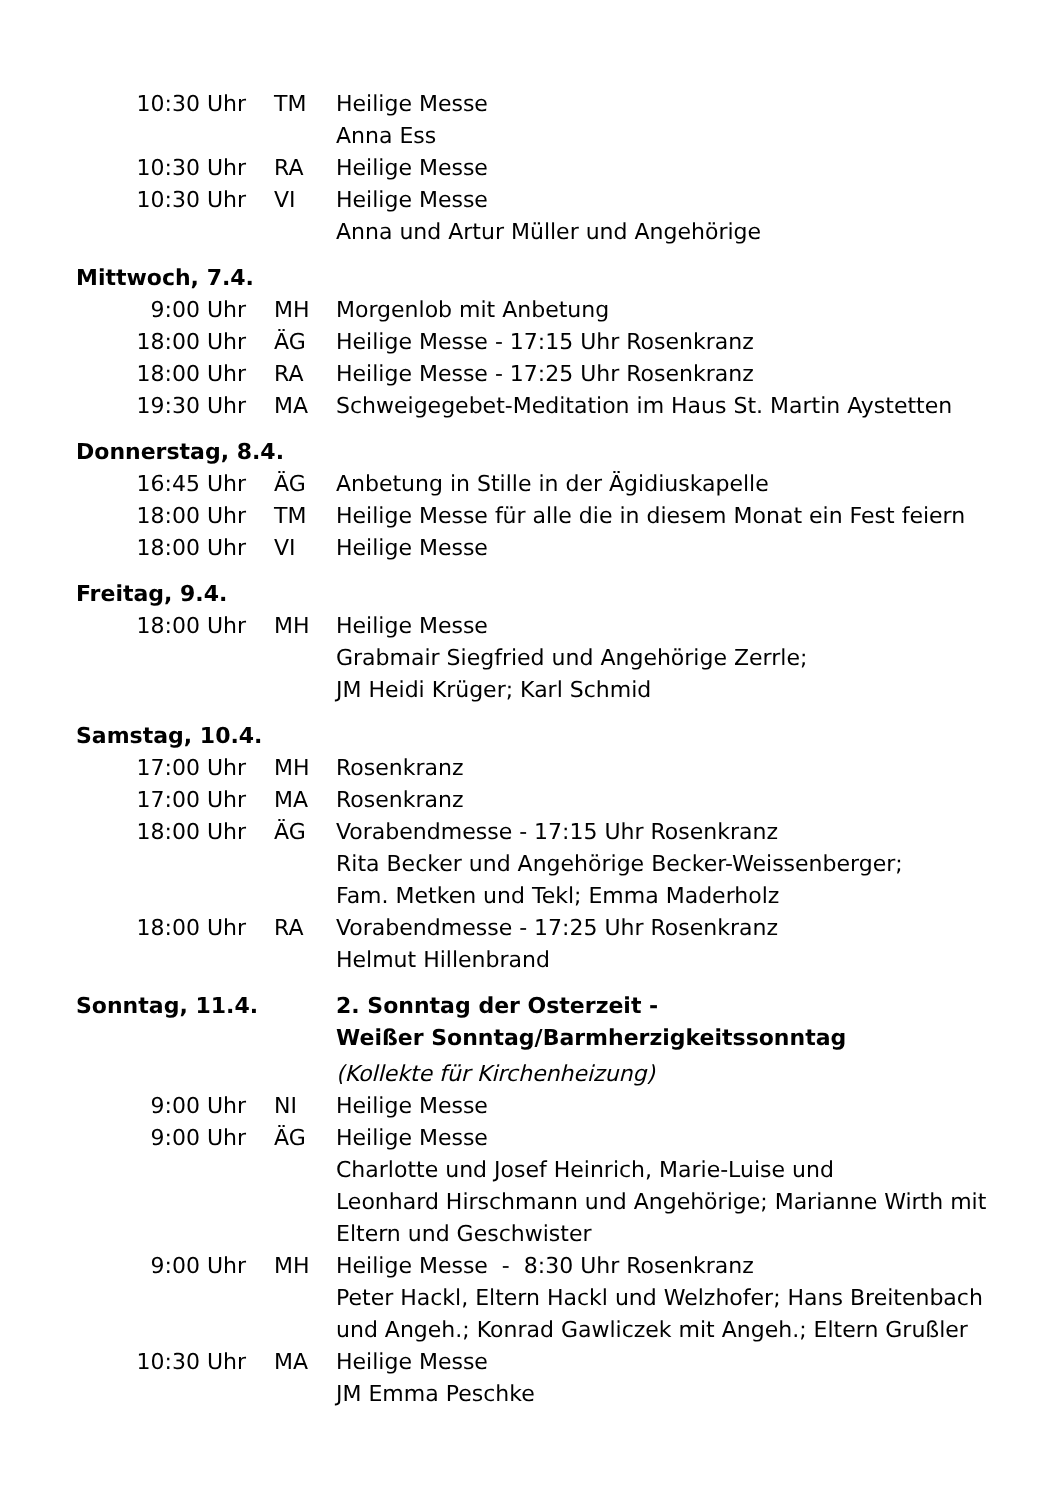| 10:30 Uhr | TM | Heilige Messe |
| | | Anna Ess |
| 10:30 Uhr | RA | Heilige Messe |
| 10:30 Uhr | VI | Heilige Messe |
| | | Anna und Artur Müller und Angehörige |
| Mittwoch, 7.4. | | |
| 9:00 Uhr | MH | Morgenlob mit Anbetung |
| 18:00 Uhr | ÄG | Heilige Messe - 17:15 Uhr Rosenkranz |
| 18:00 Uhr | RA | Heilige Messe - 17:25 Uhr Rosenkranz |
| 19:30 Uhr | MA | Schweigegebet-Meditation im Haus St. Martin Aystetten |
| Donnerstag, 8.4. | | |
| 16:45 Uhr | ÄG | Anbetung in Stille in der Ägidiuskapelle |
| 18:00 Uhr | TM | Heilige Messe für alle die in diesem Monat ein Fest feiern |
| 18:00 Uhr | VI | Heilige Messe |
| Freitag, 9.4. | | |
| 18:00 Uhr | MH | Heilige Messe |
| | | Grabmair Siegfried und Angehörige Zerrle; JM Heidi Krüger; Karl Schmid |
| Samstag, 10.4. | | |
| 17:00 Uhr | MH | Rosenkranz |
| 17:00 Uhr | MA | Rosenkranz |
| 18:00 Uhr | ÄG | Vorabendmesse - 17:15 Uhr Rosenkranz |
| | | Rita Becker und Angehörige Becker-Weissenberger; Fam. Metken und Tekl; Emma Maderholz |
| 18:00 Uhr | RA | Vorabendmesse - 17:25 Uhr Rosenkranz |
| | | Helmut Hillenbrand |
| Sonntag, 11.4. | | 2. Sonntag der Osterzeit - Weißer Sonntag/Barmherzigkeitssonntag |
| | | (Kollekte für Kirchenheizung) |
| 9:00 Uhr | NI | Heilige Messe |
| 9:00 Uhr | ÄG | Heilige Messe |
| | | Charlotte und Josef Heinrich, Marie-Luise und Leonhard Hirschmann und Angehörige; Marianne Wirth mit Eltern und Geschwister |
| 9:00 Uhr | MH | Heilige Messe - 8:30 Uhr Rosenkranz |
| | | Peter Hackl, Eltern Hackl und Welzhofer; Hans Breitenbach und Angeh.; Konrad Gawliczek mit Angeh.; Eltern Grußler |
| 10:30 Uhr | MA | Heilige Messe |
| | | JM Emma Peschke |